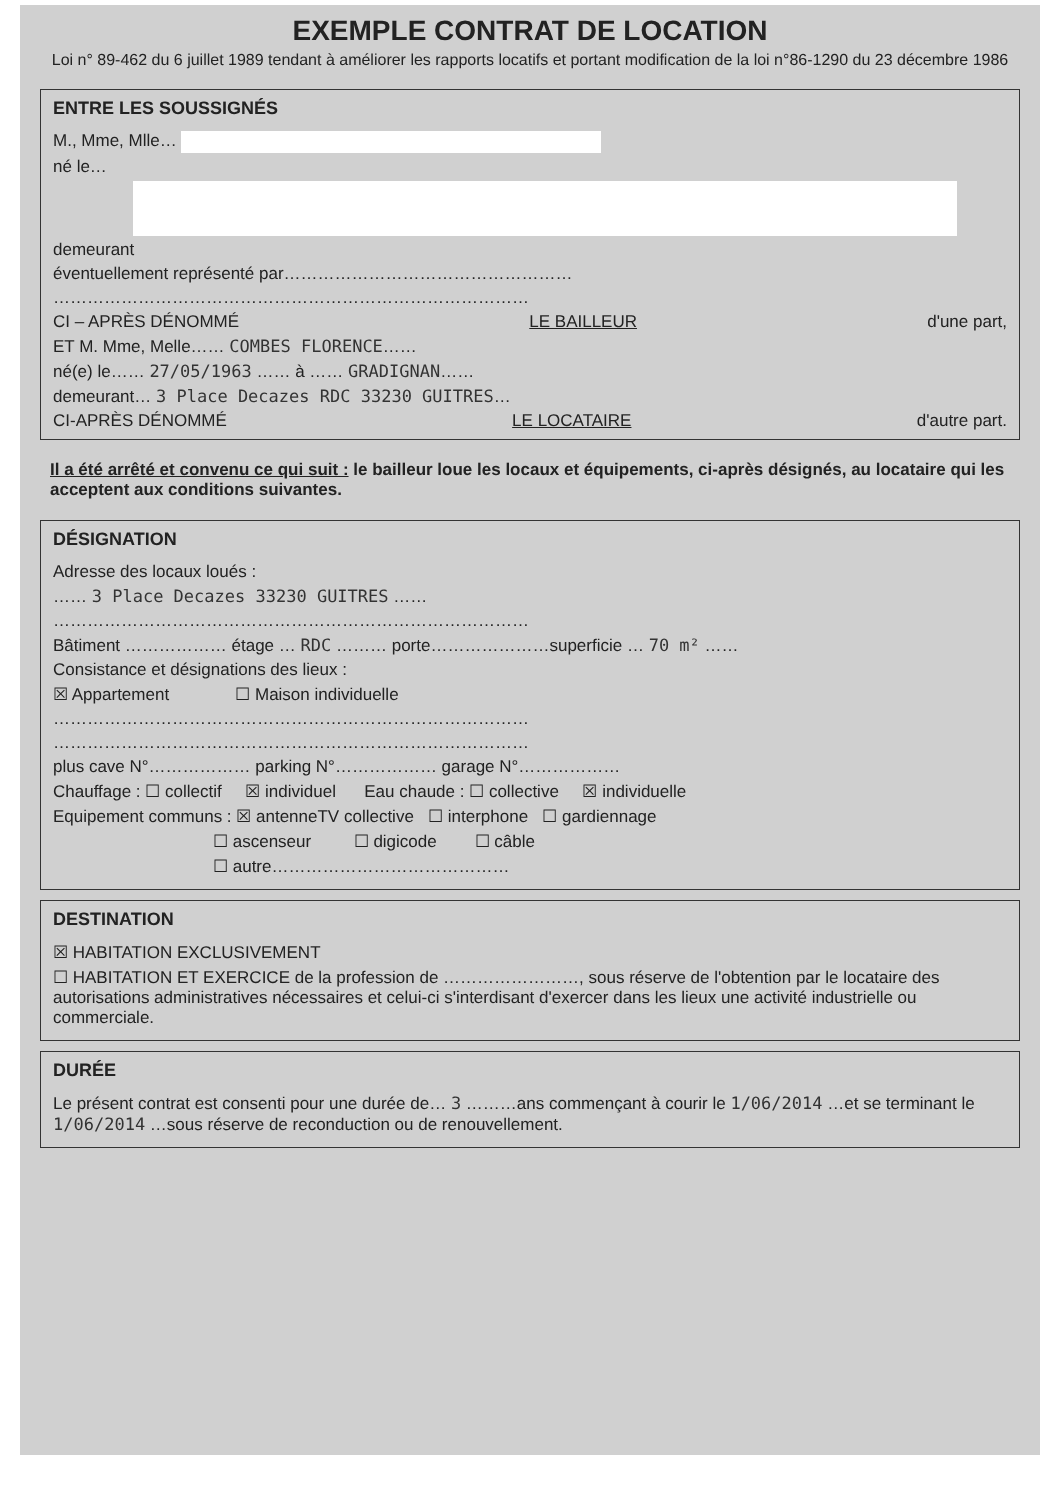EXEMPLE CONTRAT DE LOCATION
Loi n° 89-462 du 6 juillet 1989 tendant à améliorer les rapports locatifs et portant modification de la loi n°86-1290 du 23 décembre 1986
ENTRE LES SOUSSIGNÉS
M., Mme, Mlle…
né le…
demeurant
éventuellement représenté par……………………………………………
…………………………………………………………………………
CI – APRÈS DÉNOMMÉ LE BAILLEUR d'une part,
ET M. Mme, Melle…… COMBES FLORENCE……
né(e) le…… 27/05/1963 …… à …… GRADIGNAN……
demeurant… 3 Place Decazes RDC 33230 GUITRES…
CI-APRÈS DÉNOMMÉ LE LOCATAIRE d'autre part.
Il a été arrêté et convenu ce qui suit : le bailleur loue les locaux et équipements, ci-après désignés, au locataire qui les acceptent aux conditions suivantes.
DÉSIGNATION
Adresse des locaux loués :
…… 3 Place Decazes 33230 GUITRES ……
…………………………………………………………………………
Bâtiment ……………… étage … RDC ……… porte…………………superficie … 70 m² ……
Consistance et désignations des lieux :
☒ Appartement ☐ Maison individuelle
…………………………………………………………………………
…………………………………………………………………………
plus cave N°……………… parking N°……………… garage N°………………
Chauffage : ☐ collectif ☒ individuel Eau chaude : ☐ collective ☒ individuelle
Equipement communs : ☒ antenneTV collective ☐ interphone ☐ gardiennage
☐ ascenseur ☐ digicode ☐ câble
☐ autre……………………………………
DESTINATION
☒ HABITATION EXCLUSIVEMENT
☐ HABITATION ET EXERCICE de la profession de ……………………, sous réserve de l'obtention par le locataire des autorisations administratives nécessaires et celui-ci s'interdisant d'exercer dans les lieux une activité industrielle ou commerciale.
DURÉE
Le présent contrat est consenti pour une durée de… 3 ………ans commençant à courir le 1/06/2014 …et se terminant le 1/06/2014 …sous réserve de reconduction ou de renouvellement.